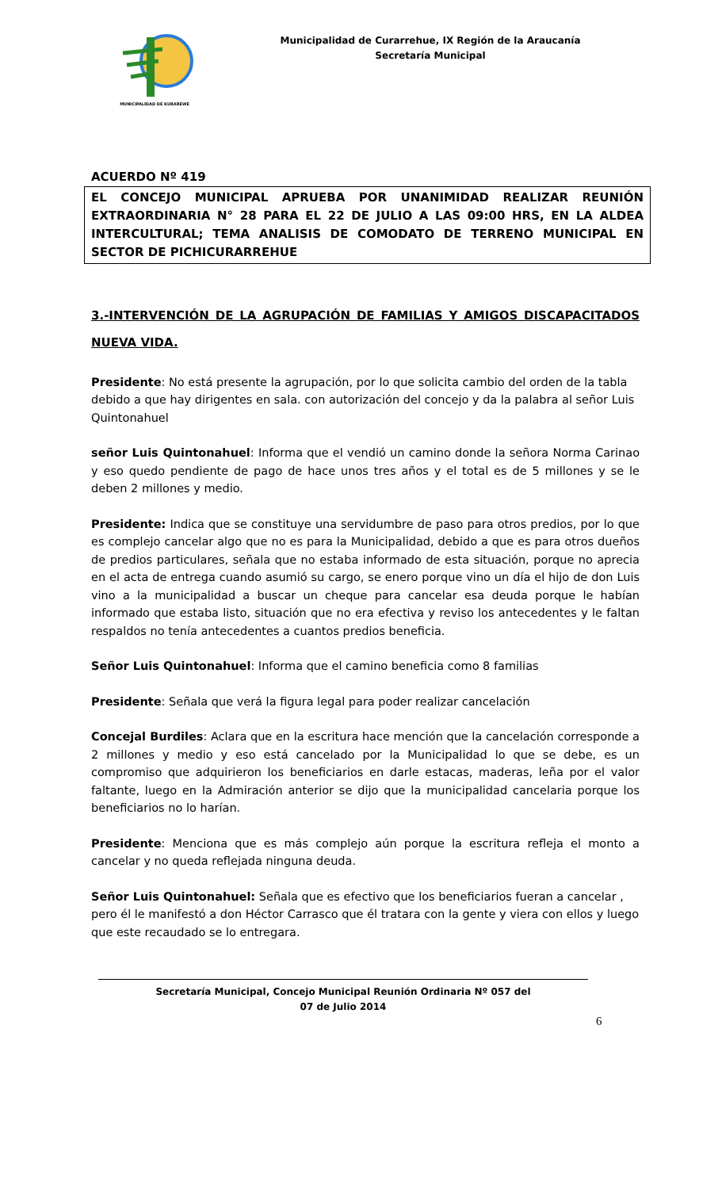MUNICIPALIDAD DE KURAREWE
Municipalidad de Curarrehue, IX Región de la Araucanía
Secretaría Municipal
ACUERDO Nº 419
EL CONCEJO MUNICIPAL APRUEBA POR UNANIMIDAD REALIZAR REUNIÓN EXTRAORDINARIA N° 28 PARA EL 22 DE JULIO A LAS 09:00 HRS, EN LA ALDEA INTERCULTURAL; TEMA ANALISIS DE COMODATO DE TERRENO MUNICIPAL EN SECTOR DE PICHICURARREHUE
3.-INTERVENCIÓN DE LA AGRUPACIÓN DE FAMILIAS Y AMIGOS DISCAPACITADOS NUEVA VIDA.
Presidente: No está presente la agrupación, por lo que solicita cambio del orden de la tabla debido a que hay dirigentes en sala. con autorización del concejo y da la palabra al señor Luis Quintonahuel
señor Luis Quintonahuel: Informa que el vendió un camino donde la señora Norma Carinao y eso quedo pendiente de pago de hace unos tres años y el total es de 5 millones y se le deben 2 millones y medio.
Presidente: Indica que se constituye una servidumbre de paso para otros predios, por lo que es complejo cancelar algo que no es para la Municipalidad, debido a que es para otros dueños de predios particulares, señala que no estaba informado de esta situación, porque no aprecia en el acta de entrega cuando asumió su cargo, se enero porque vino un día el hijo de don Luis vino a la municipalidad a buscar un cheque para cancelar esa deuda porque le habían informado que estaba listo, situación que no era efectiva y reviso los antecedentes y le faltan respaldos no tenía antecedentes a cuantos predios beneficia.
Señor Luis Quintonahuel: Informa que el camino beneficia como 8 familias
Presidente: Señala que verá la figura legal para poder realizar cancelación
Concejal Burdiles: Aclara que en la escritura hace mención que la cancelación corresponde a 2 millones y medio y eso está cancelado por la Municipalidad lo que se debe, es un compromiso que adquirieron los beneficiarios en darle estacas, maderas, leña por el valor faltante, luego en la Admiración anterior se dijo que la municipalidad cancelaria porque los beneficiarios no lo harían.
Presidente: Menciona que es más complejo aún porque la escritura refleja el monto a cancelar y no queda reflejada ninguna deuda.
Señor Luis Quintonahuel: Señala que es efectivo que los beneficiarios fueran a cancelar , pero él le manifestó a don Héctor Carrasco que él tratara con la gente y viera con ellos y luego que este recaudado se lo entregara.
Secretaría Municipal, Concejo Municipal Reunión Ordinaria Nº 057 del
07 de Julio 2014
6